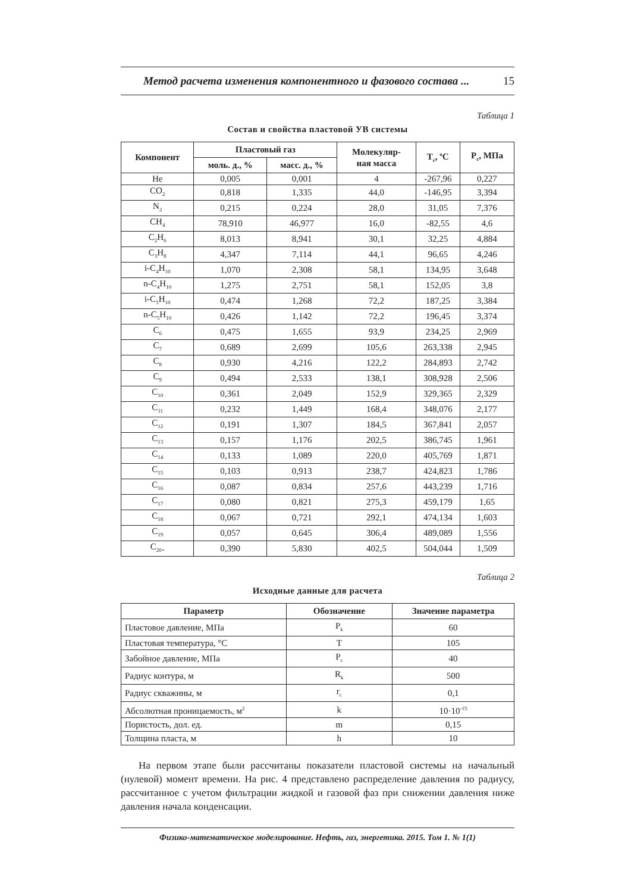Метод расчета изменения компонентного и фазового состава ... 15
Таблица 1
Состав и свойства пластовой УВ системы
| Компонент | Пластовый газ | | Молекуляр- ная масса | T<sub>c</sub>, <sup>o</sup>C | P<sub>c</sub>, МПа |
| --- | --- | --- | --- | --- | --- |
| | моль. д., % | масс. д., % | | | |
| He | 0,005 | 0,001 | 4 | -267,96 | 0,227 |
| CO<sub>2</sub> | 0,818 | 1,335 | 44,0 | -146,95 | 3,394 |
| N<sub>2</sub> | 0,215 | 0,224 | 28,0 | 31,05 | 7,376 |
| CH<sub>4</sub> | 78,910 | 46,977 | 16,0 | -82,55 | 4,6 |
| C<sub>2</sub>H<sub>6</sub> | 8,013 | 8,941 | 30,1 | 32,25 | 4,884 |
| C<sub>3</sub>H<sub>8</sub> | 4,347 | 7,114 | 44,1 | 96,65 | 4,246 |
| i-C<sub>4</sub>H<sub>10</sub> | 1,070 | 2,308 | 58,1 | 134,95 | 3,648 |
| n-C<sub>4</sub>H<sub>10</sub> | 1,275 | 2,751 | 58,1 | 152,05 | 3,8 |
| i-C<sub>5</sub>H<sub>10</sub> | 0,474 | 1,268 | 72,2 | 187,25 | 3,384 |
| n-C<sub>5</sub>H<sub>10</sub> | 0,426 | 1,142 | 72,2 | 196,45 | 3,374 |
| C<sub>6</sub> | 0,475 | 1,655 | 93,9 | 234,25 | 2,969 |
| C<sub>7</sub> | 0,689 | 2,699 | 105,6 | 263,338 | 2,945 |
| C<sub>8</sub> | 0,930 | 4,216 | 122,2 | 284,893 | 2,742 |
| C<sub>9</sub> | 0,494 | 2,533 | 138,1 | 308,928 | 2,506 |
| C<sub>10</sub> | 0,361 | 2,049 | 152,9 | 329,365 | 2,329 |
| C<sub>11</sub> | 0,232 | 1,449 | 168,4 | 348,076 | 2,177 |
| C<sub>12</sub> | 0,191 | 1,307 | 184,5 | 367,841 | 2,057 |
| C<sub>13</sub> | 0,157 | 1,176 | 202,5 | 386,745 | 1,961 |
| C<sub>14</sub> | 0,133 | 1,089 | 220,0 | 405,769 | 1,871 |
| C<sub>15</sub> | 0,103 | 0,913 | 238,7 | 424,823 | 1,786 |
| C<sub>16</sub> | 0,087 | 0,834 | 257,6 | 443,239 | 1,716 |
| C<sub>17</sub> | 0,080 | 0,821 | 275,3 | 459,179 | 1,65 |
| C<sub>18</sub> | 0,067 | 0,721 | 292,1 | 474,134 | 1,603 |
| C<sub>19</sub> | 0,057 | 0,645 | 306,4 | 489,089 | 1,556 |
| C<sub>20+</sub> | 0,390 | 5,830 | 402,5 | 504,044 | 1,509 |
Таблица 2
Исходные данные для расчета
| Параметр | Обозначение | Значение параметра |
| --- | --- | --- |
| Пластовое давление, МПа | P<sub>k</sub> | 60 |
| Пластовая температура, °C | T | 105 |
| Забойное давление, МПа | P<sub>c</sub> | 40 |
| Радиус контура, м | R<sub>k</sub> | 500 |
| Радиус скважины, м | r<sub>c</sub> | 0,1 |
| Абсолютная проницаемость, м<sup>2</sup> | k | 10·10<sup>-15</sup> |
| Пористость, дол. ед. | m | 0,15 |
| Толщина пласта, м | h | 10 |
На первом этапе были рассчитаны показатели пластовой системы на начальный (нулевой) момент времени. На рис. 4 представлено распределение давления по радиусу, рассчитанное с учетом фильтрации жидкой и газовой фаз при снижении давления ниже давления начала конденсации.
Физико-математическое моделирование. Нефть, газ, энергетика. 2015. Том 1. № 1(1)